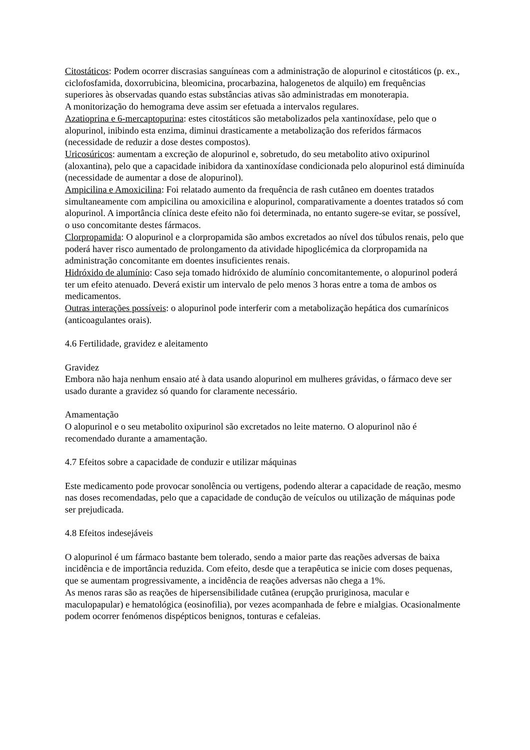Citostáticos: Podem ocorrer discrasias sanguíneas com a administração de alopurinol e citostáticos (p. ex., ciclofosfamida, doxorrubicina, bleomicina, procarbazina, halogenetos de alquilo) em frequências superiores às observadas quando estas substâncias ativas são administradas em monoterapia.
A monitorização do hemograma deve assim ser efetuada a intervalos regulares.
Azatioprina e 6-mercaptopurina: estes citostáticos são metabolizados pela xantinoxídase, pelo que o alopurinol, inibindo esta enzima, diminui drasticamente a metabolização dos referidos fármacos (necessidade de reduzir a dose destes compostos).
Uricosúricos: aumentam a excreção de alopurinol e, sobretudo, do seu metabolito ativo oxipurinol (aloxantina), pelo que a capacidade inibidora da xantinoxídase condicionada pelo alopurinol está diminuída (necessidade de aumentar a dose de alopurinol).
Ampicilina e Amoxicilina: Foi relatado aumento da frequência de rash cutâneo em doentes tratados simultaneamente com ampicilina ou amoxicilina e alopurinol, comparativamente a doentes tratados só com alopurinol. A importância clínica deste efeito não foi determinada, no entanto sugere-se evitar, se possível, o uso concomitante destes fármacos.
Clorpropamida: O alopurinol e a clorpropamida são ambos excretados ao nível dos túbulos renais, pelo que poderá haver risco aumentado de prolongamento da atividade hipoglicémica da clorpropamida na administração concomitante em doentes insuficientes renais.
Hidróxido de alumínio: Caso seja tomado hidróxido de alumínio concomitantemente, o alopurinol poderá ter um efeito atenuado. Deverá existir um intervalo de pelo menos 3 horas entre a toma de ambos os medicamentos.
Outras interações possíveis: o alopurinol pode interferir com a metabolização hepática dos cumarínicos (anticoagulantes orais).
4.6 Fertilidade, gravidez e aleitamento
Gravidez
Embora não haja nenhum ensaio até à data usando alopurinol em mulheres grávidas, o fármaco deve ser usado durante a gravidez só quando for claramente necessário.
Amamentação
O alopurinol e o seu metabolito oxipurinol são excretados no leite materno. O alopurinol não é recomendado durante a amamentação.
4.7 Efeitos sobre a capacidade de conduzir e utilizar máquinas
Este medicamento pode provocar sonolência ou vertigens, podendo alterar a capacidade de reação, mesmo nas doses recomendadas, pelo que a capacidade de condução de veículos ou utilização de máquinas pode ser prejudicada.
4.8 Efeitos indesejáveis
O alopurinol é um fármaco bastante bem tolerado, sendo a maior parte das reações adversas de baixa incidência e de importância reduzida. Com efeito, desde que a terapêutica se inicie com doses pequenas, que se aumentam progressivamente, a incidência de reações adversas não chega a 1%.
As menos raras são as reações de hipersensibilidade cutânea (erupção pruriginosa, macular e maculopapular) e hematológica (eosinofilia), por vezes acompanhada de febre e mialgias. Ocasionalmente podem ocorrer fenómenos dispépticos benignos, tonturas e cefaleias.